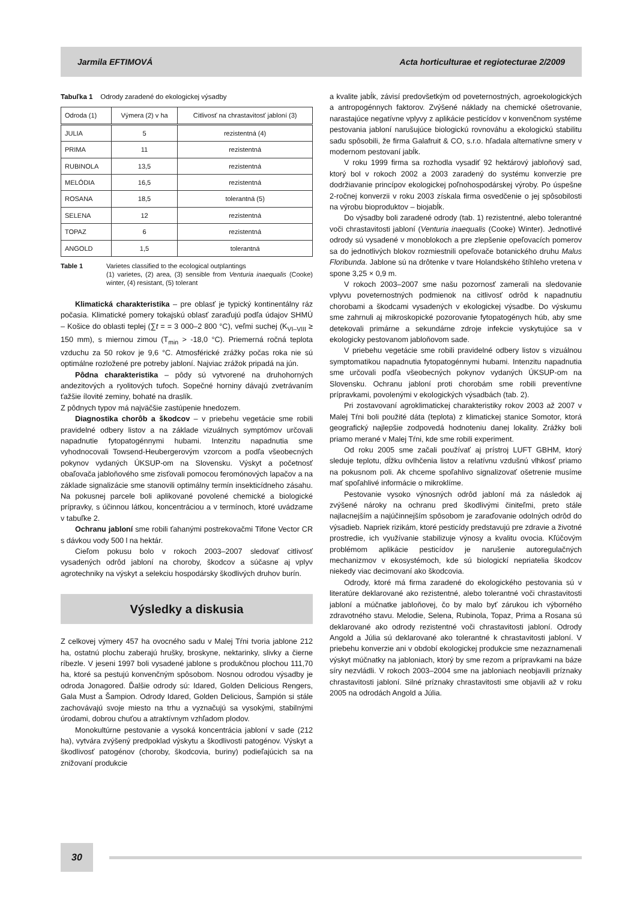Jarmila EFTIMOVÁ Acta horticulturae et regiotecturae 2/2009
Tabuľka 1 Odrody zaradené do ekologickej výsadby
| Odroda (1) | Výmera (2) v ha | Citlivosť na chrastavitosť jabloní (3) |
| --- | --- | --- |
| JULIA | 5 | rezistentná (4) |
| PRIMA | 11 | rezistentná |
| RUBINOLA | 13,5 | rezistentná |
| MELÓDIA | 16,5 | rezistentná |
| ROSANA | 18,5 | tolerantná (5) |
| SELENA | 12 | rezistentná |
| TOPAZ | 6 | rezistentná |
| ANGOLD | 1,5 | tolerantná |
Table 1 Varietes classified to the ecological outplantings
(1) varietes, (2) area, (3) sensible from Venturia inaequalis (Cooke) winter, (4) resistant, (5) tolerant
Klimatická charakteristika – pre oblasť je typický kontinentálny ráz počasia. Klimatické pomery tokajskú oblasť zaraďujú podľa údajov SHMÚ – Košice do oblasti teplej (∑t = = 3 000–2 800 °C), veľmi suchej (K<sub>VI–VIII</sub> ≥ 150 mm), s miernou zimou (T<sub>min</sub> > -18,0 °C). Priemerná ročná teplota vzduchu za 50 rokov je 9,6 °C. Atmosférické zrážky počas roka nie sú optimálne rozložené pre potreby jabloní. Najviac zrážok pripadá na jún.
Pôdna charakteristika – pôdy sú vytvorené na druhohorných andezitových a ryolitových tufoch. Sopečné horniny dávajú zvetrávaním ťažšie ílovité zeminy, bohaté na draslík.
Z pôdnych typov má najväčšie zastúpenie hnedozem.
Diagnostika chorôb a škodcov – v priebehu vegetácie sme robili pravidelné odbery listov a na základe vizuálnych symptómov určovali napadnutie fytopatogénnymi hubami. Intenzitu napadnutia sme vyhodnocovali Towsend-Heubergerovým vzorcom a podľa všeobecných pokynov vydaných ÚKSUP-om na Slovensku. Výskyt a početnosť obaľovača jabloňového sme zisťovali pomocou feromónových lapačov a na základe signalizácie sme stanovili optimálny termín insekticídneho zásahu. Na pokusnej parcele boli aplikované povolené chemické a biologické prípravky, s účinnou látkou, koncentráciou a v termínoch, ktoré uvádzame v tabuľke 2.
Ochranu jabloní sme robili ťahanými postrekovačmi Tifone Vector CR s dávkou vody 500 l na hektár.
Cieľom pokusu bolo v rokoch 2003–2007 sledovať citlivosť vysadených odrôd jabloní na choroby, škodcov a súčasne aj vplyv agrotechniky na výskyt a selekciu hospodársky škodlivých druhov burín.
Výsledky a diskusia
Z celkovej výmery 457 ha ovocného sadu v Malej Tŕni tvoria jablone 212 ha, ostatnú plochu zaberajú hrušky, broskyne, nektarinky, slivky a čierne ríbezle. V jeseni 1997 boli vysadené jablone s produkčnou plochou 111,70 ha, ktoré sa pestujú konvenčným spôsobom. Nosnou odrodou výsadby je odroda Jonagored. Ďalšie odrody sú: Idared, Golden Delicious Rengers, Gala Must a Šampion. Odrody Idared, Golden Delicious, Šampión si stále zachovávajú svoje miesto na trhu a vyznačujú sa vysokými, stabilnými úrodami, dobrou chuťou a atraktívnym vzhľadom plodov.
Monokultúrne pestovanie a vysoká koncentrácia jabloní v sade (212 ha), vytvára zvýšený predpoklad výskytu a škodlivosti patogénov. Výskyt a škodlivosť patogénov (choroby, škodcovia, buriny) podieľajúcich sa na znižovaní produkcie
a kvalite jabĺk, závisí predovšetkým od poveternostných, agroekologických a antropogénnych faktorov. Zvýšené náklady na chemické ošetrovanie, narastajúce negatívne vplyvy z aplikácie pesticídov v konvenčnom systéme pestovania jabloní narušujúce biologickú rovnováhu a ekologickú stabilitu sadu spôsobili, že firma Galafruit & CO, s.r.o. hľadala alternatívne smery v modernom pestovaní jabĺk.
V roku 1999 firma sa rozhodla vysadiť 92 hektárový jabloňový sad, ktorý bol v rokoch 2002 a 2003 zaradený do systému konverzie pre dodržiavanie princípov ekologickej poľnohospodárskej výroby. Po úspešne 2-ročnej konverzii v roku 2003 získala firma osvedčenie o jej spôsobilosti na výrobu bioproduktov – biojabĺk.
Do výsadby boli zaradené odrody (tab. 1) rezistentné, alebo tolerantné voči chrastavitosti jabloní (Venturia inaequalis (Cooke) Winter). Jednotlivé odrody sú vysadené v monoblokoch a pre zlepšenie opeľovacích pomerov sa do jednotlivých blokov rozmiestnili opeľovače botanického druhu Malus Floribunda. Jablone sú na drôtenke v tvare Holandského štíhleho vretena v spone 3,25 × 0,9 m.
V rokoch 2003–2007 sme našu pozornosť zamerali na sledovanie vplyvu poveternostných podmienok na citlivosť odrôd k napadnutiu chorobami a škodcami vysadených v ekologickej výsadbe. Do výskumu sme zahrnuli aj mikroskopické pozorovanie fytopatogénych húb, aby sme detekovali primárne a sekundárne zdroje infekcie vyskytujúce sa v ekologicky pestovanom jabloňovom sade.
V priebehu vegetácie sme robili pravidelné odbery listov s vizuálnou symptomatikou napadnutia fytopatogénnymi hubami. Intenzitu napadnutia sme určovali podľa všeobecných pokynov vydaných ÚKSUP-om na Slovensku. Ochranu jabloní proti chorobám sme robili preventívne prípravkami, povolenými v ekologických výsadbách (tab. 2).
Pri zostavovaní agroklimatickej charakteristiky rokov 2003 až 2007 v Malej Tŕni boli použité dáta (teplota) z klimatickej stanice Somotor, ktorá geografický najlepšie zodpovedá hodnoteniu danej lokality. Zrážky boli priamo merané v Malej Tŕni, kde sme robili experiment.
Od roku 2005 sme začali používať aj prístroj LUFT GBHM, ktorý sleduje teplotu, dĺžku ovlhčenia listov a relatívnu vzdušnú vlhkosť priamo na pokusnom poli. Ak chceme spoľahlivo signalizovať ošetrenie musíme mať spoľahlivé informácie o mikroklíme.
Pestovanie vysoko výnosných odrôd jabloní má za následok aj zvýšené nároky na ochranu pred škodlivými činiteľmi, preto stále najlacnejším a najúčinnejším spôsobom je zaraďovanie odolných odrôd do výsadieb. Napriek rizikám, ktoré pesticídy predstavujú pre zdravie a životné prostredie, ich využívanie stabilizuje výnosy a kvalitu ovocia. Kľúčovým problémom aplikácie pesticídov je narušenie autoregulačných mechanizmov v ekosystémoch, kde sú biologickí nepriatelia škodcov niekedy viac decimovaní ako škodcovia.
Odrody, ktoré má firma zaradené do ekologického pestovania sú v literatúre deklarované ako rezistentné, alebo tolerantné voči chrastavitosti jabloní a múčnatke jabloňovej, čo by malo byť zárukou ich výborného zdravotného stavu. Melodie, Selena, Rubinola, Topaz, Prima a Rosana sú deklarované ako odrody rezistentné voči chrastavitosti jabloní. Odrody Angold a Júlia sú deklarované ako tolerantné k chrastavitosti jabloní. V priebehu konverzie ani v období ekologickej produkcie sme nezaznamenali výskyt múčnatky na jabloniach, ktorý by sme rezom a prípravkami na báze síry nezvládli. V rokoch 2003–2004 sme na jabloniach neobjavili príznaky chrastavitosti jabloní. Silné príznaky chrastavitosti sme objavili až v roku 2005 na odrodách Angold a Júlia.
30